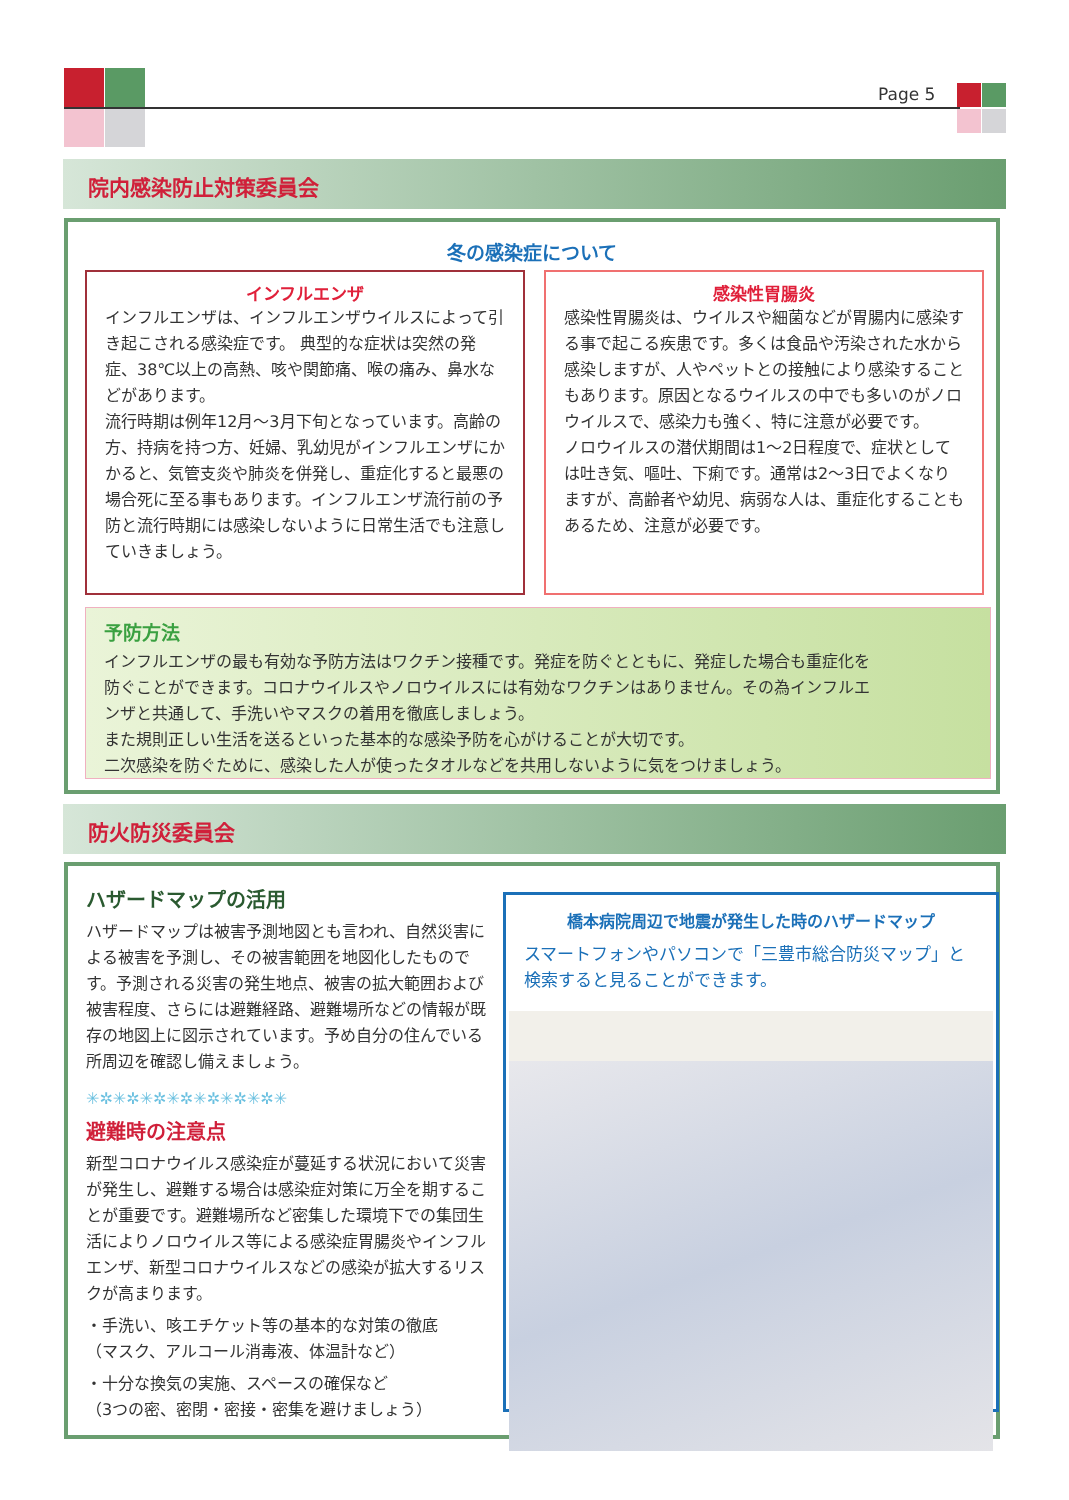Page 5
院内感染防止対策委員会
冬の感染症について
インフルエンザ
インフルエンザは、インフルエンザウイルスによって引き起こされる感染症です。 典型的な症状は突然の発症、38℃以上の高熱、咳や関節痛、喉の痛み、鼻水などがあります。
流行時期は例年12月～3月下旬となっています。高齢の方、持病を持つ方、妊婦、乳幼児がインフルエンザにかかると、気管支炎や肺炎を併発し、重症化すると最悪の場合死に至る事もあります。インフルエンザ流行前の予防と流行時期には感染しないように日常生活でも注意していきましょう。
感染性胃腸炎
感染性胃腸炎は、ウイルスや細菌などが胃腸内に感染する事で起こる疾患です。多くは食品や汚染された水から感染しますが、人やペットとの接触により感染することもあります。原因となるウイルスの中でも多いのがノロウイルスで、感染力も強く、特に注意が必要です。
ノロウイルスの潜伏期間は1～2日程度で、症状としては吐き気、嘔吐、下痢です。通常は2～3日でよくなりますが、高齢者や幼児、病弱な人は、重症化することもあるため、注意が必要です。
予防方法
インフルエンザの最も有効な予防方法はワクチン接種です。発症を防ぐとともに、発症した場合も重症化を防ぐことができます。コロナウイルスやノロウイルスには有効なワクチンはありません。その為インフルエンザと共通して、手洗いやマスクの着用を徹底しましょう。
また規則正しい生活を送るといった基本的な感染予防を心がけることが大切です。
二次感染を防ぐために、感染した人が使ったタオルなどを共用しないように気をつけましょう。
防火防災委員会
ハザードマップの活用
ハザードマップは被害予測地図とも言われ、自然災害による被害を予測し、その被害範囲を地図化したものです。予測される災害の発生地点、被害の拡大範囲および被害程度、さらには避難経路、避難場所などの情報が既存の地図上に図示されています。予め自分の住んでいる所周辺を確認し備えましょう。
✳✲✳✲✳✲✳✲✳✲✳✲✳✲✳
避難時の注意点
新型コロナウイルス感染症が蔓延する状況において災害が発生し、避難する場合は感染症対策に万全を期することが重要です。避難場所など密集した環境下での集団生活によりノロウイルス等による感染症胃腸炎やインフルエンザ、新型コロナウイルスなどの感染が拡大するリスクが高まります。
・手洗い、咳エチケット等の基本的な対策の徹底
（マスク、アルコール消毒液、体温計など）
・十分な換気の実施、スペースの確保など
（3つの密、密閉・密接・密集を避けましょう）
橋本病院周辺で地震が発生した時のハザードマップ
スマートフォンやパソコンで「三豊市総合防災マップ」と検索すると見ることができます。